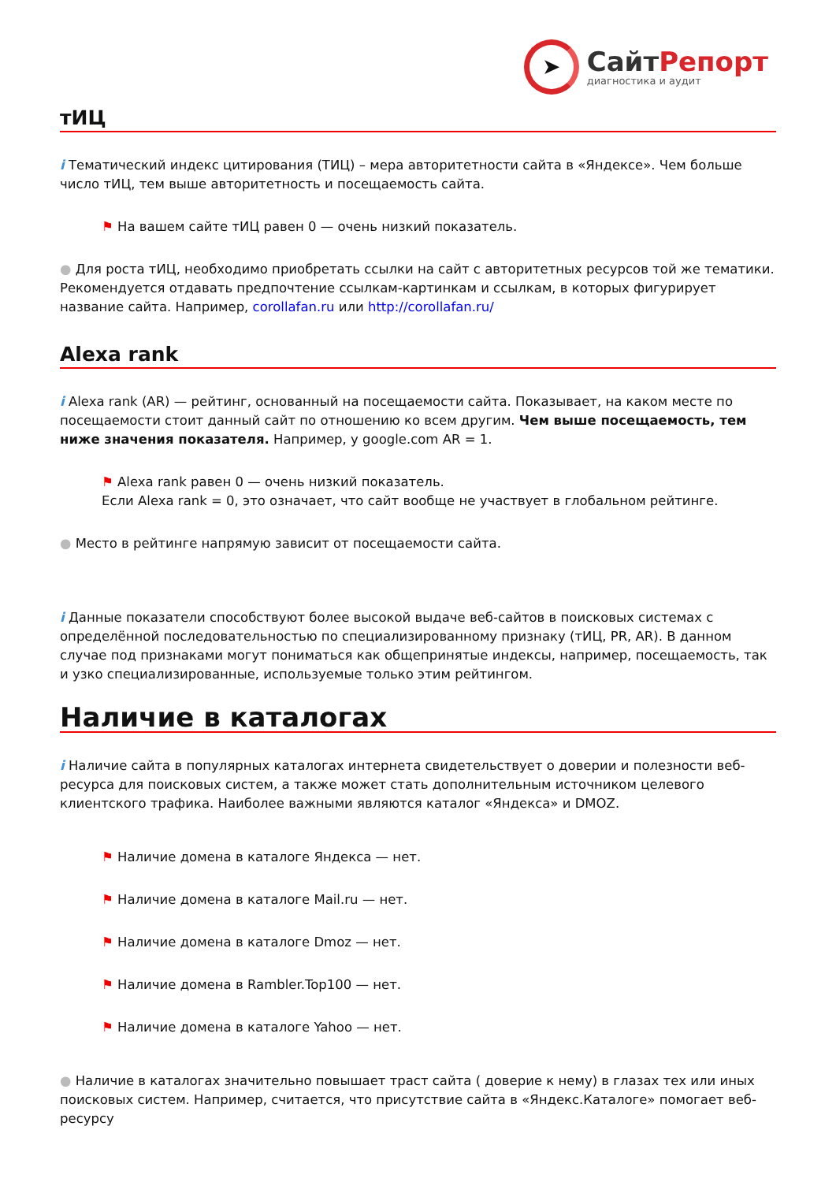➤
СайтРепорт
диагностика и аудит
тИЦ
i Тематический индекс цитирования (ТИЦ) – мера авторитетности сайта в «Яндексе». Чем больше число тИЦ, тем выше авторитетность и посещаемость сайта.
⚑ На вашем сайте тИЦ равен 0 — очень низкий показатель.
● Для роста тИЦ, необходимо приобретать ссылки на сайт с авторитетных ресурсов той же тематики. Рекомендуется отдавать предпочтение ссылкам-картинкам и ссылкам, в которых фигурирует название сайта. Например, corollafan.ru или http://corollafan.ru/
Alexa rank
i Alexa rank (AR) — рейтинг, основанный на посещаемости сайта. Показывает, на каком месте по посещаемости стоит данный сайт по отношению ко всем другим. Чем выше посещаемость, тем ниже значения показателя. Например, у google.com AR = 1.
⚑ Alexa rank равен 0 — очень низкий показатель.
Если Alexa rank = 0, это означает, что сайт вообще не участвует в глобальном рейтинге.
● Место в рейтинге напрямую зависит от посещаемости сайта.
i Данные показатели способствуют более высокой выдаче веб-сайтов в поисковых системах с определённой последовательностью по специализированному признаку (тИЦ, PR, AR). В данном случае под признаками могут пониматься как общепринятые индексы, например, посещаемость, так и узко специализированные, используемые только этим рейтингом.
Наличие в каталогах
i Наличие сайта в популярных каталогах интернета свидетельствует о доверии и полезности веб-ресурса для поисковых систем, а также может стать дополнительным источником целевого клиентского трафика. Наиболее важными являются каталог «Яндекса» и DMOZ.
⚑ Наличие домена в каталоге Яндекса — нет.
⚑ Наличие домена в каталоге Mail.ru — нет.
⚑ Наличие домена в каталоге Dmoz — нет.
⚑ Наличие домена в Rambler.Top100 — нет.
⚑ Наличие домена в каталоге Yahoo — нет.
● Наличие в каталогах значительно повышает траст сайта ( доверие к нему) в глазах тех или иных поисковых систем. Например, считается, что присутствие сайта в «Яндекс.Каталоге» помогает веб-ресурсу